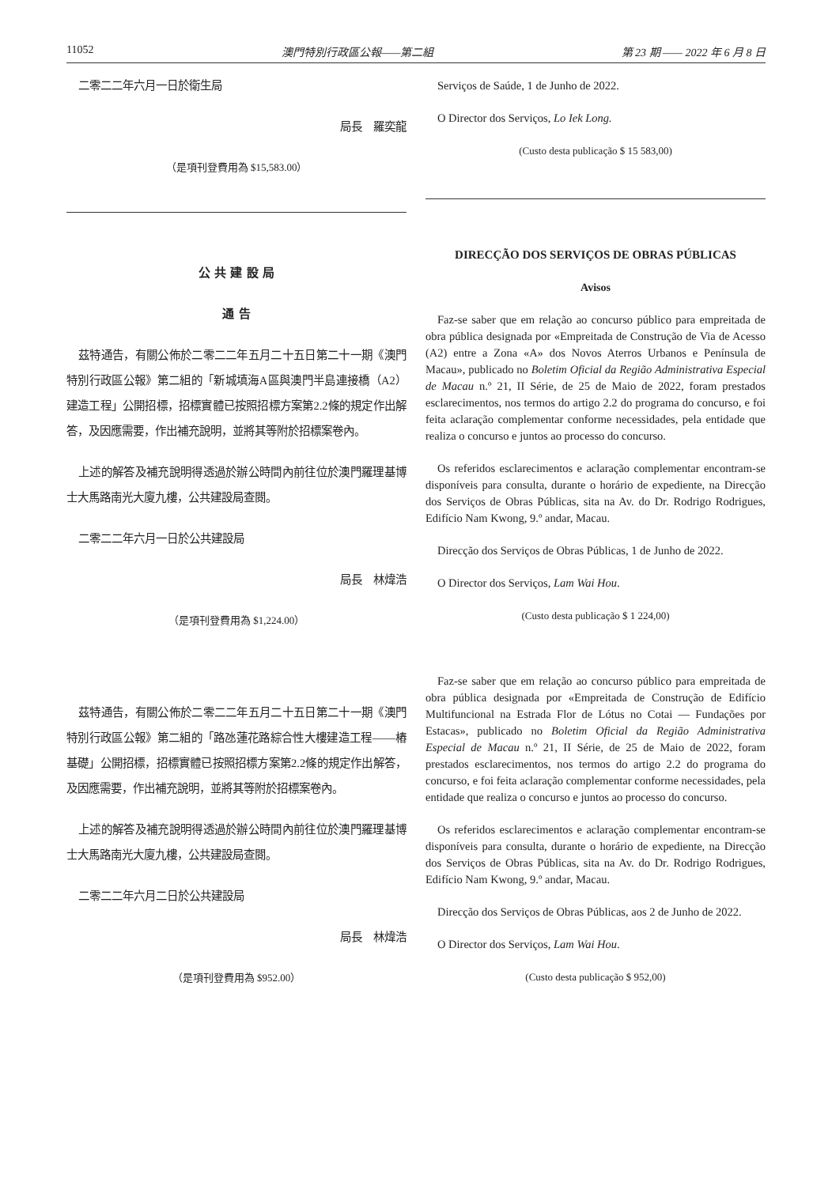11052 澳門特別行政區公報——第二組 第 23 期 —— 2022 年 6 月 8 日
二零二二年六月一日於衛生局
局長　羅奕龍
（是項刊登費用為 $15,583.00）
公 共 建 設 局
通 告
茲特通告，有關公佈於二零二二年五月二十五日第二十一期《澳門特別行政區公報》第二組的「新城填海A區與澳門半島連接橋（A2）建造工程」公開招標，招標實體已按照招標方案第2.2條的規定作出解答，及因應需要，作出補充說明，並將其等附於招標案卷內。
上述的解答及補充說明得透過於辦公時間內前往位於澳門羅理基博士大馬路南光大廈九樓，公共建設局查閱。
二零二二年六月一日於公共建設局
局長　林煒浩
（是項刊登費用為 $1,224.00）
茲特通告，有關公佈於二零二二年五月二十五日第二十一期《澳門特別行政區公報》第二組的「路氹蓮花路綜合性大樓建造工程——樁基礎」公開招標，招標實體已按照招標方案第2.2條的規定作出解答，及因應需要，作出補充說明，並將其等附於招標案卷內。
上述的解答及補充說明得透過於辦公時間內前往位於澳門羅理基博士大馬路南光大廈九樓，公共建設局查閱。
二零二二年六月二日於公共建設局
局長　林煒浩
（是項刊登費用為 $952.00）
Serviços de Saúde, 1 de Junho de 2022.
O Director dos Serviços, Lo Iek Long.
(Custo desta publicação $ 15 583,00)
DIRECÇÃO DOS SERVIÇOS DE OBRAS PÚBLICAS
Avisos
Faz-se saber que em relação ao concurso público para empreitada de obra pública designada por «Empreitada de Construção de Via de Acesso (A2) entre a Zona «A» dos Novos Aterros Urbanos e Península de Macau», publicado no Boletim Oficial da Região Administrativa Especial de Macau n.º 21, II Série, de 25 de Maio de 2022, foram prestados esclarecimentos, nos termos do artigo 2.2 do programa do concurso, e foi feita aclaração complementar conforme necessidades, pela entidade que realiza o concurso e juntos ao processo do concurso.
Os referidos esclarecimentos e aclaração complementar encontram-se disponíveis para consulta, durante o horário de expediente, na Direcção dos Serviços de Obras Públicas, sita na Av. do Dr. Rodrigo Rodrigues, Edifício Nam Kwong, 9.º andar, Macau.
Direcção dos Serviços de Obras Públicas, 1 de Junho de 2022.
O Director dos Serviços, Lam Wai Hou.
(Custo desta publicação $ 1 224,00)
Faz-se saber que em relação ao concurso público para empreitada de obra pública designada por «Empreitada de Construção de Edifício Multifuncional na Estrada Flor de Lótus no Cotai — Fundações por Estacas», publicado no Boletim Oficial da Região Administrativa Especial de Macau n.º 21, II Série, de 25 de Maio de 2022, foram prestados esclarecimentos, nos termos do artigo 2.2 do programa do concurso, e foi feita aclaração complementar conforme necessidades, pela entidade que realiza o concurso e juntos ao processo do concurso.
Os referidos esclarecimentos e aclaração complementar encontram-se disponíveis para consulta, durante o horário de expediente, na Direcção dos Serviços de Obras Públicas, sita na Av. do Dr. Rodrigo Rodrigues, Edifício Nam Kwong, 9.º andar, Macau.
Direcção dos Serviços de Obras Públicas, aos 2 de Junho de 2022.
O Director dos Serviços, Lam Wai Hou.
(Custo desta publicação $ 952,00)